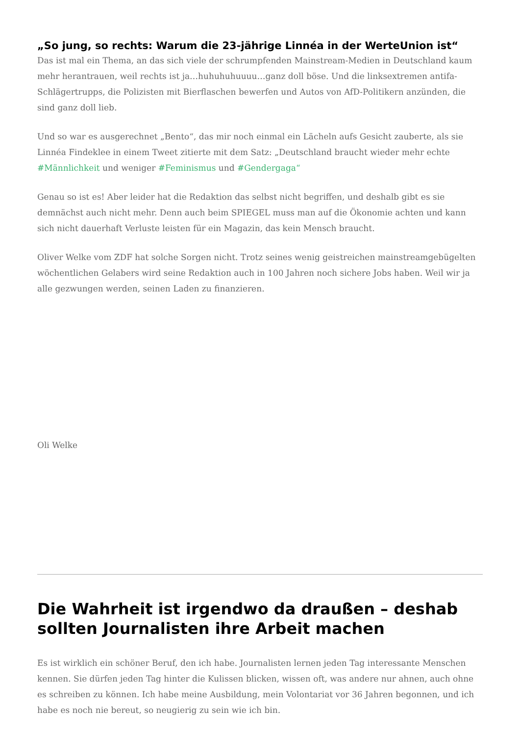„So jung, so rechts: Warum die 23-jährige Linnéa in der WerteUnion ist“
Das ist mal ein Thema, an das sich viele der schrumpfenden Mainstream-Medien in Deutschland kaum mehr herantrauen, weil rechts ist ja…huhuhuhuuuu…ganz doll böse. Und die linksextremen antifa-Schlägertrupps, die Polizisten mit Bierflaschen bewerfen und Autos von AfD-Politikern anzünden, die sind ganz doll lieb.
Und so war es ausgerechnet „Bento“, das mir noch einmal ein Lächeln aufs Gesicht zauberte, als sie Linnéa Findeklee in einem Tweet zitierte mit dem Satz: „Deutschland braucht wieder mehr echte #Männlichkeit und weniger #Feminismus und #Gendergaga“
Genau so ist es! Aber leider hat die Redaktion das selbst nicht begriffen, und deshalb gibt es sie demnächst auch nicht mehr. Denn auch beim SPIEGEL muss man auf die Ökonomie achten und kann sich nicht dauerhaft Verluste leisten für ein Magazin, das kein Mensch braucht.
Oliver Welke vom ZDF hat solche Sorgen nicht. Trotz seines wenig geistreichen mainstreamgebügelten wöchentlichen Gelabers wird seine Redaktion auch in 100 Jahren noch sichere Jobs haben. Weil wir ja alle gezwungen werden, seinen Laden zu finanzieren.
Oli Welke
Die Wahrheit ist irgendwo da draußen – deshab sollten Journalisten ihre Arbeit machen
Es ist wirklich ein schöner Beruf, den ich habe. Journalisten lernen jeden Tag interessante Menschen kennen. Sie dürfen jeden Tag hinter die Kulissen blicken, wissen oft, was andere nur ahnen, auch ohne es schreiben zu können. Ich habe meine Ausbildung, mein Volontariat vor 36 Jahren begonnen, und ich habe es noch nie bereut, so neugierig zu sein wie ich bin.